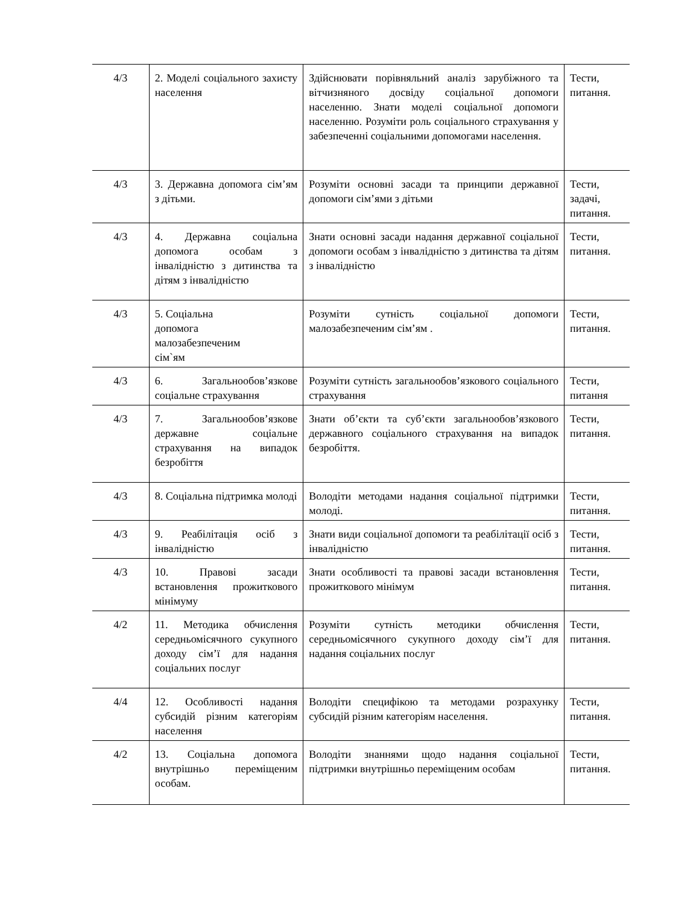| 4/3 | 2. Моделі соціального захисту населення | Здійснювати порівняльний аналіз зарубіжного та вітчизняного досвіду соціальної допомоги населенню. Знати моделі соціальної допомоги населенню. Розуміти роль соціального страхування у забезпеченні соціальними допомогами населення. | Тести, питання. |
| 4/3 | 3. Державна допомога сім’ям з дітьми. | Розуміти основні засади та принципи державної допомоги сім’ями з дітьми | Тести, задачі, питання. |
| 4/3 | 4. Державна соціальна допомога особам з інвалідністю з дитинства та дітям з інвалідністю | Знати основні засади надання державної соціальної допомоги особам з інвалідністю з дитинства та дітям з інвалідністю | Тести, питання. |
| 4/3 | 5. Соціальна допомога малозабезпеченим сім`ям | Розуміти сутність соціальної допомоги малозабезпеченим сім’ям . | Тести, питання. |
| 4/3 | 6. Загальнообов’язкове соціальне страхування | Розуміти сутність загальнообов’язкового соціального страхування | Тести, питання |
| 4/3 | 7. Загальнообов’язкове державне соціальне страхування на випадок безробіття | Знати об’єкти та суб’єкти загальнообов’язкового державного соціального страхування на випадок безробіття. | Тести, питання. |
| 4/3 | 8. Соціальна підтримка молоді | Володіти методами надання соціальної підтримки молоді. | Тести, питання. |
| 4/3 | 9. Реабілітація осіб з інвалідністю | Знати види соціальної допомоги та реабілітації осіб з інвалідністю | Тести, питання. |
| 4/3 | 10. Правові засади встановлення прожиткового мінімуму | Знати особливості та правові засади встановлення прожиткового мінімум | Тести, питання. |
| 4/2 | 11. Методика обчислення середньомісячного сукупного доходу сім’ї для надання соціальних послуг | Розуміти сутність методики обчислення середньомісячного сукупного доходу сім’ї для надання соціальних послуг | Тести, питання. |
| 4/4 | 12. Особливості надання субсидій різним категоріям населення | Володіти специфікою та методами розрахунку субсидій різним категоріям населення. | Тести, питання. |
| 4/2 | 13. Соціальна допомога внутрішньо переміщеним особам. | Володіти знаннями щодо надання соціальної підтримки внутрішньо переміщеним особам | Тести, питання. |